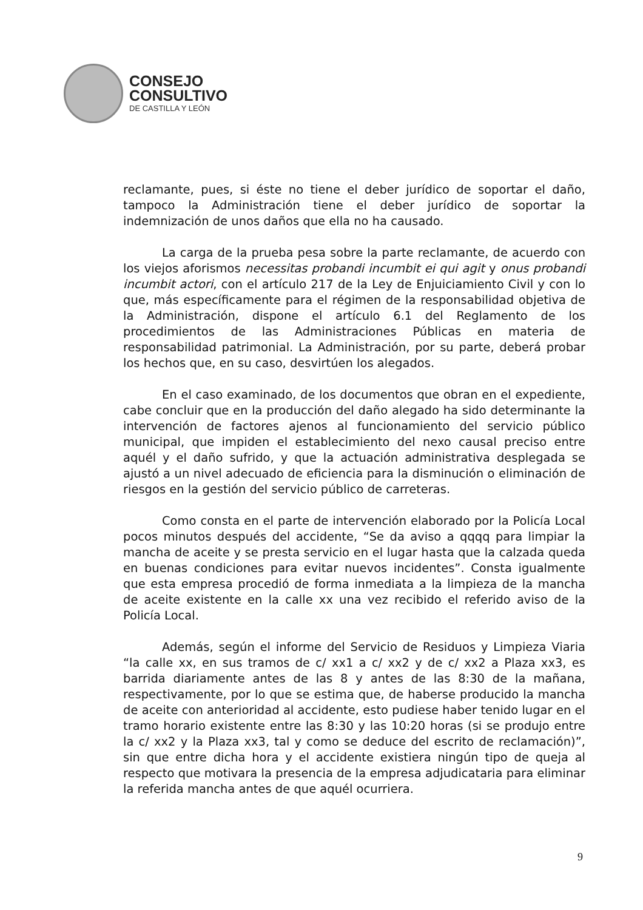CONSEJO
CONSULTIVO
DE CASTILLA Y LEÓN
reclamante, pues, si éste no tiene el deber jurídico de soportar el daño, tampoco la Administración tiene el deber jurídico de soportar la indemnización de unos daños que ella no ha causado.
La carga de la prueba pesa sobre la parte reclamante, de acuerdo con los viejos aforismos necessitas probandi incumbit ei qui agit y onus probandi incumbit actori, con el artículo 217 de la Ley de Enjuiciamiento Civil y con lo que, más específicamente para el régimen de la responsabilidad objetiva de la Administración, dispone el artículo 6.1 del Reglamento de los procedimientos de las Administraciones Públicas en materia de responsabilidad patrimonial. La Administración, por su parte, deberá probar los hechos que, en su caso, desvirtúen los alegados.
En el caso examinado, de los documentos que obran en el expediente, cabe concluir que en la producción del daño alegado ha sido determinante la intervención de factores ajenos al funcionamiento del servicio público municipal, que impiden el establecimiento del nexo causal preciso entre aquél y el daño sufrido, y que la actuación administrativa desplegada se ajustó a un nivel adecuado de eficiencia para la disminución o eliminación de riesgos en la gestión del servicio público de carreteras.
Como consta en el parte de intervención elaborado por la Policía Local pocos minutos después del accidente, “Se da aviso a qqqq para limpiar la mancha de aceite y se presta servicio en el lugar hasta que la calzada queda en buenas condiciones para evitar nuevos incidentes”. Consta igualmente que esta empresa procedió de forma inmediata a la limpieza de la mancha de aceite existente en la calle xx una vez recibido el referido aviso de la Policía Local.
Además, según el informe del Servicio de Residuos y Limpieza Viaria “la calle xx, en sus tramos de c/ xx1 a c/ xx2 y de c/ xx2 a Plaza xx3, es barrida diariamente antes de las 8 y antes de las 8:30 de la mañana, respectivamente, por lo que se estima que, de haberse producido la mancha de aceite con anterioridad al accidente, esto pudiese haber tenido lugar en el tramo horario existente entre las 8:30 y las 10:20 horas (si se produjo entre la c/ xx2 y la Plaza xx3, tal y como se deduce del escrito de reclamación)”, sin que entre dicha hora y el accidente existiera ningún tipo de queja al respecto que motivara la presencia de la empresa adjudicataria para eliminar la referida mancha antes de que aquél ocurriera.
9